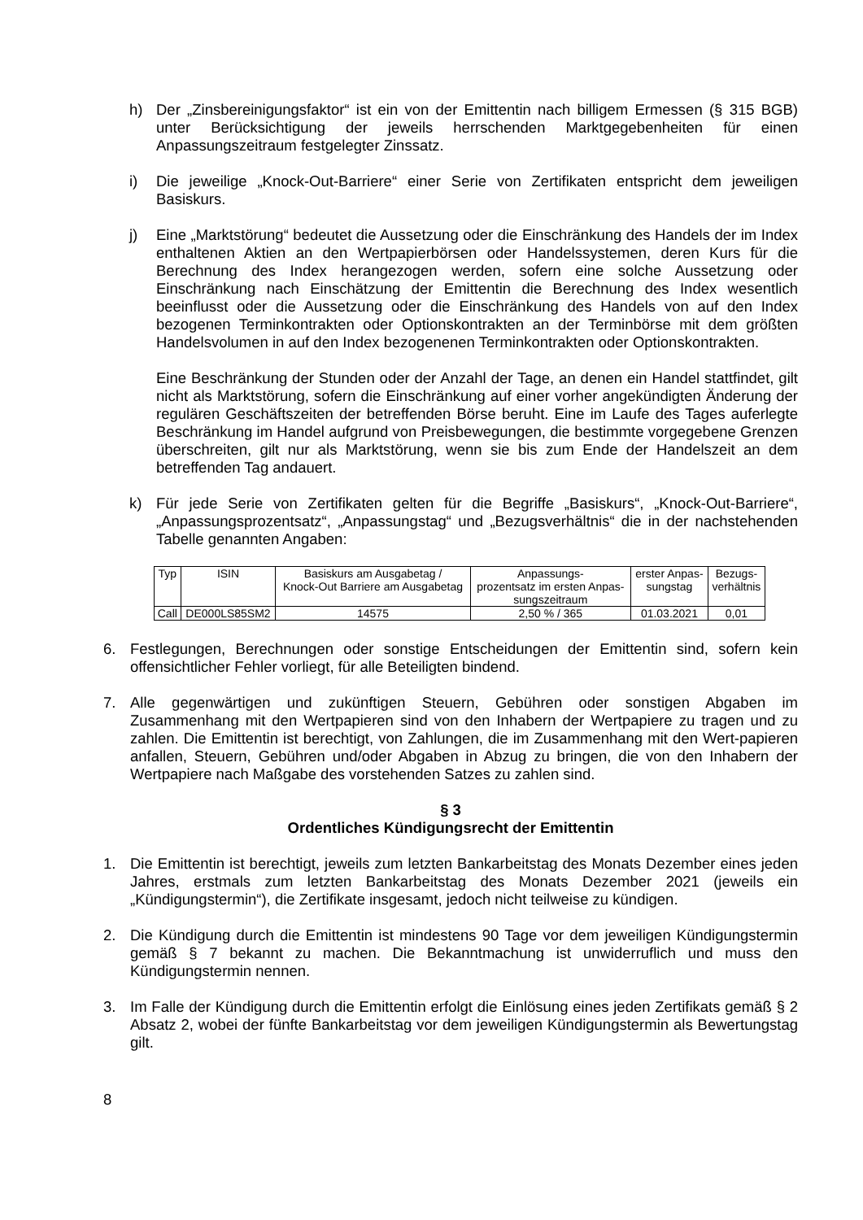h) Der „Zinsbereinigungsfaktor“ ist ein von der Emittentin nach billigem Ermessen (§ 315 BGB) unter Berücksichtigung der jeweils herrschenden Marktgegebenheiten für einen Anpassungszeitraum festgelegter Zinssatz.
i) Die jeweilige „Knock-Out-Barriere“ einer Serie von Zertifikaten entspricht dem jeweiligen Basiskurs.
j) Eine „Marktstörung“ bedeutet die Aussetzung oder die Einschränkung des Handels der im Index enthaltenen Aktien an den Wertpapierbörsen oder Handelssystemen, deren Kurs für die Berechnung des Index herangezogen werden, sofern eine solche Aussetzung oder Einschränkung nach Einschätzung der Emittentin die Berechnung des Index wesentlich beeinflusst oder die Aussetzung oder die Einschränkung des Handels von auf den Index bezogenen Terminkontrakten oder Optionskontrakten an der Terminbörse mit dem größten Handelsvolumen in auf den Index bezogenenen Terminkontrakten oder Optionskontrakten.
Eine Beschränkung der Stunden oder der Anzahl der Tage, an denen ein Handel stattfindet, gilt nicht als Marktstörung, sofern die Einschränkung auf einer vorher angekündigten Änderung der regulären Geschäftszeiten der betreffenden Börse beruht. Eine im Laufe des Tages auferlegte Beschränkung im Handel aufgrund von Preisbewegungen, die bestimmte vorgegebene Grenzen überschreiten, gilt nur als Marktstörung, wenn sie bis zum Ende der Handelszeit an dem betreffenden Tag andauert.
k) Für jede Serie von Zertifikaten gelten für die Begriffe „Basiskurs“, „Knock-Out-Barriere“, „Anpassungsprozentsatz“, „Anpassungstag“ und „Bezugsverhältnis“ die in der nachstehenden Tabelle genannten Angaben:
| Typ | ISIN | Basiskurs am Ausgabetag / Knock-Out Barriere am Ausgabetag | Anpassungs- prozentsatz im ersten Anpas- sungszeitraum | erster Anpas- sungstag | Bezugs- verhältnis |
| Call | DE000LS85SM2 | 14575 | 2,50 % / 365 | 01.03.2021 | 0,01 |
6. Festlegungen, Berechnungen oder sonstige Entscheidungen der Emittentin sind, sofern kein offensichtlicher Fehler vorliegt, für alle Beteiligten bindend.
7. Alle gegenwärtigen und zukünftigen Steuern, Gebühren oder sonstigen Abgaben im Zusammenhang mit den Wertpapieren sind von den Inhabern der Wertpapiere zu tragen und zu zahlen. Die Emittentin ist berechtigt, von Zahlungen, die im Zusammenhang mit den Wert-papieren anfallen, Steuern, Gebühren und/oder Abgaben in Abzug zu bringen, die von den Inhabern der Wertpapiere nach Maßgabe des vorstehenden Satzes zu zahlen sind.
§ 3
Ordentliches Kündigungsrecht der Emittentin
1. Die Emittentin ist berechtigt, jeweils zum letzten Bankarbeitstag des Monats Dezember eines jeden Jahres, erstmals zum letzten Bankarbeitstag des Monats Dezember 2021 (jeweils ein „Kündigungstermin“), die Zertifikate insgesamt, jedoch nicht teilweise zu kündigen.
2. Die Kündigung durch die Emittentin ist mindestens 90 Tage vor dem jeweiligen Kündigungstermin gemäß § 7 bekannt zu machen. Die Bekanntmachung ist unwiderruflich und muss den Kündigungstermin nennen.
3. Im Falle der Kündigung durch die Emittentin erfolgt die Einlösung eines jeden Zertifikats gemäß § 2 Absatz 2, wobei der fünfte Bankarbeitstag vor dem jeweiligen Kündigungstermin als Bewertungstag gilt.
8